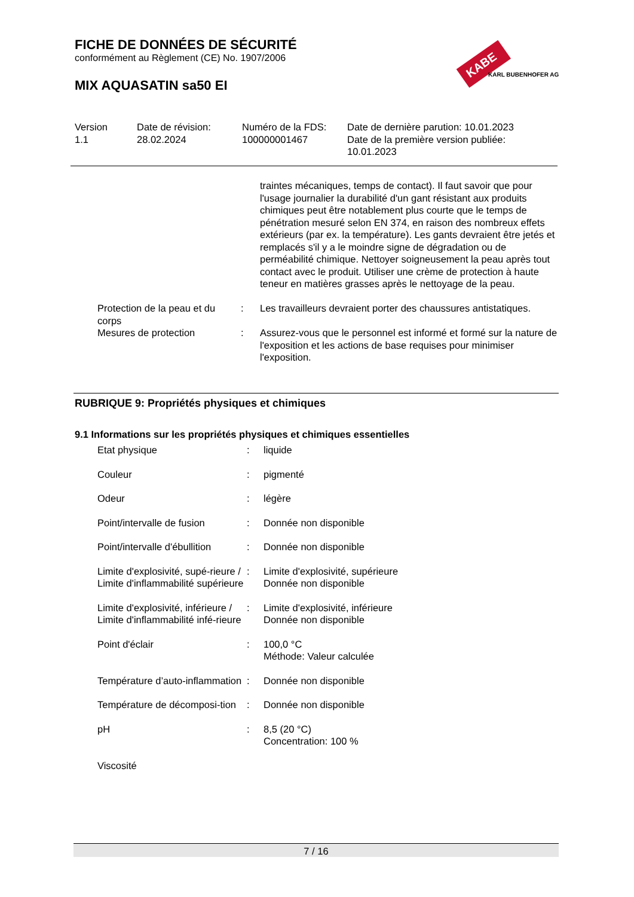KABE
KARL BUBENHOFER AG
FICHE DE DONNÉES DE SÉCURITÉ
conformément au Règlement (CE) No. 1907/2006
MIX AQUASATIN sa50 EI
| Version 1.1 | Date de révision: 28.02.2024 | Numéro de la FDS: 100000001467 | Date de dernière parution: 10.01.2023 Date de la première version publiée: 10.01.2023 |
| | | | traintes mécaniques, temps de contact). Il faut savoir que pour l'usage journalier la durabilité d'un gant résistant aux produits chimiques peut être notablement plus courte que le temps de pénétration mesuré selon EN 374, en raison des nombreux effets extérieurs (par ex. la température). Les gants devraient être jetés et remplacés s'il y a le moindre signe de dégradation ou de perméabilité chimique. Nettoyer soigneusement la peau après tout contact avec le produit. Utiliser une crème de protection à haute teneur en matières grasses après le nettoyage de la peau. |
| | Protection de la peau et du corps | : | Les travailleurs devraient porter des chaussures antistatiques. |
| | Mesures de protection | : | Assurez-vous que le personnel est informé et formé sur la nature de l'exposition et les actions de base requises pour minimiser l'exposition. |
RUBRIQUE 9: Propriétés physiques et chimiques
9.1 Informations sur les propriétés physiques et chimiques essentielles
| | Etat physique | : | liquide |
| | Couleur | : | pigmenté |
| | Odeur | : | légère |
| | Point/intervalle de fusion | : | Donnée non disponible |
| | Point/intervalle d'ébullition | : | Donnée non disponible |
| | Limite d'explosivité, supé-rieure / Limite d'inflammabilité supérieure | : | Limite d'explosivité, supérieure Donnée non disponible |
| | Limite d'explosivité, inférieure / Limite d'inflammabilité infé-rieure | : | Limite d'explosivité, inférieure Donnée non disponible |
| | Point d'éclair | : | 100,0 °C Méthode: Valeur calculée |
| | Température d’auto-inflammation | : | Donnée non disponible |
| | Température de décomposi-tion | : | Donnée non disponible |
| | pH | : | 8,5 (20 °C) Concentration: 100 % |
| | Viscosité | | |
7 / 16